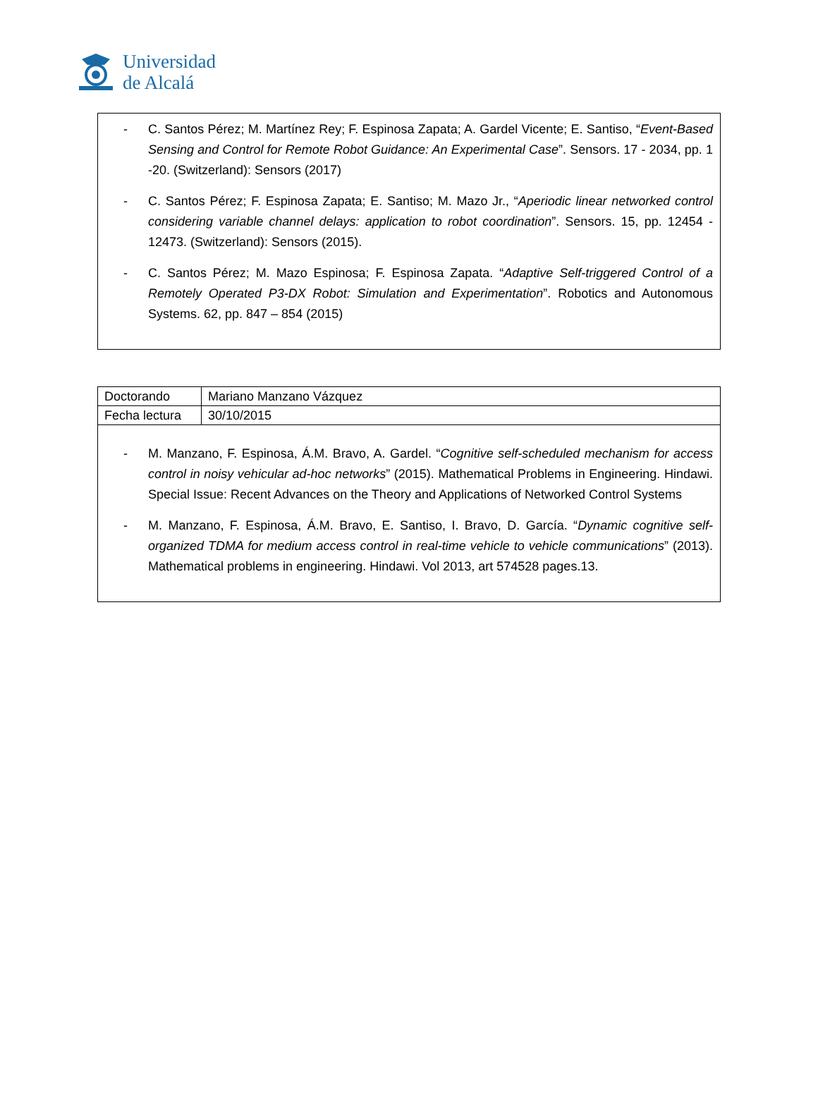Universidad
de Alcalá
- C. Santos Pérez; M. Martínez Rey; F. Espinosa Zapata; A. Gardel Vicente; E. Santiso, “Event-Based Sensing and Control for Remote Robot Guidance: An Experimental Case”. Sensors. 17 - 2034, pp. 1 -20. (Switzerland): Sensors (2017)
- C. Santos Pérez; F. Espinosa Zapata; E. Santiso; M. Mazo Jr., “Aperiodic linear networked control considering variable channel delays: application to robot coordination”. Sensors. 15, pp. 12454 - 12473. (Switzerland): Sensors (2015).
- C. Santos Pérez; M. Mazo Espinosa; F. Espinosa Zapata. “Adaptive Self-triggered Control of a Remotely Operated P3-DX Robot: Simulation and Experimentation”. Robotics and Autonomous Systems. 62, pp. 847 – 854 (2015)
| Doctorando | Mariano Manzano Vázquez |
| Fecha lectura | 30/10/2015 |
- M. Manzano, F. Espinosa, Á.M. Bravo, A. Gardel. “Cognitive self-scheduled mechanism for access control in noisy vehicular ad-hoc networks” (2015). Mathematical Problems in Engineering. Hindawi. Special Issue: Recent Advances on the Theory and Applications of Networked Control Systems
- M. Manzano, F. Espinosa, Á.M. Bravo, E. Santiso, I. Bravo, D. García. “Dynamic cognitive self-organized TDMA for medium access control in real-time vehicle to vehicle communications” (2013). Mathematical problems in engineering. Hindawi. Vol 2013, art 574528 pages.13.